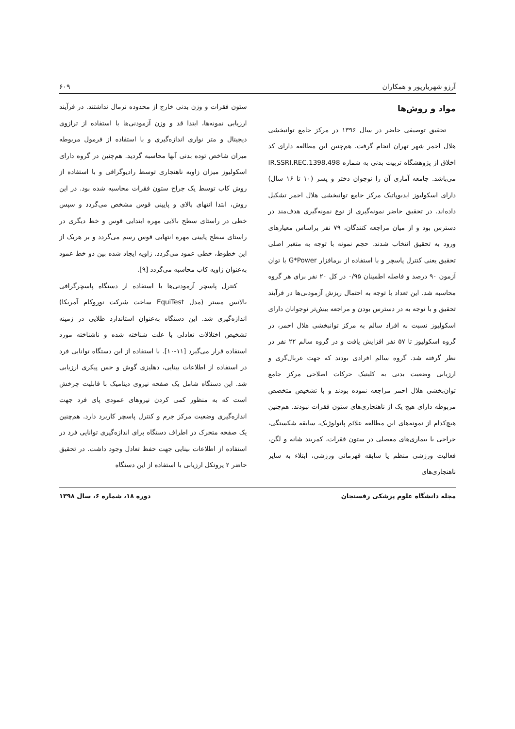آرزو شهریارپور و همکاران ۶۰۹
مواد و روش‌ها
تحقیق توصیفی حاضر در سال ۱۳۹۶ در مرکز جامع توانبخشی هلال احمر شهر تهران انجام گرفت. هم‌چنین این مطالعه دارای کد اخلاق از پژوهشگاه تربیت بدنی به شماره IR.SSRI.REC.1398.498 می‌باشد. جامعه آماری آن را نوجوان دختر و پسر (۱۰ تا ۱۶ سال) دارای اسکولیوز ایدیوپاتیک مرکز جامع توانبخشی هلال احمر تشکیل داده‌اند. در تحقیق حاضر نمونه‌گیری از نوع نمونه‌گیری هدف‌مند در دسترس بود و از میان مراجعه کنندگان، ۷۹ نفر براساس معیارهای ورود به تحقیق انتخاب شدند. حجم نمونه با توجه به متغیر اصلی تحقیق یعنی کنترل پاسچر و با استفاده از نرمافزار G*Power با توان آزمون ۹۰ درصد و فاصله اطمینان ۰/۹۵ در کل ۲۰ نفر برای هر گروه محاسبه شد. این تعداد با توجه به احتمال ریزش آزمودنی‌ها در فرآیند تحقیق و با توجه به در دسترس بودن و مراجعه بیش‌تر نوجوانان دارای اسکولیوز نسبت به افراد سالم به مرکز توانبخشی هلال احمر، در گروه اسکولیوز تا ۵۷ نفر افزایش یافت و در گروه سالم ۲۲ نفر در نظر گرفته شد. گروه سالم افرادی بودند که جهت غربال‌گری و ارزیابی وضعیت بدنی به کلینیک حرکات اصلاحی مرکز جامع توان‌بخشی هلال احمر مراجعه نموده بودند و با تشخیص متخصص مربوطه دارای هیچ یک از ناهنجاری‌های ستون فقرات نبودند. هم‌چنین هیچ‌کدام از نمونه‌های این مطالعه علائم پاتولوژیک، سابقه شکستگی، جراحی یا بیماری‌های مفصلی در ستون فقرات، کمربند شانه و لگن، فعالیت ورزشی منظم یا سابقه قهرمانی ورزشی، ابتلاء به سایر ناهنجاری‌های
ستون فقرات و وزن بدنی خارج از محدوده نرمال نداشتند. در فرآیند ارزیابی نمونه‌ها، ابتدا قد و وزن آزمودنی‌ها با استفاده از ترازوی دیجیتال و متر نواری اندازه‌گیری و با استفاده از فرمول مربوطه میزان شاخص توده بدنی آنها محاسبه گردید. هم‌چنین در گروه دارای اسکولیوز میزان زاویه ناهنجاری توسط رادیوگرافی و با استفاده از روش کاب توسط یک جراح ستون فقرات محاسبه شده بود. در این روش، ابتدا انتهای بالای و پایینی قوس مشخص می‌گردد و سپس خطی در راستای سطح بالایی مهره ابتدایی قوس و خط دیگری در راستای سطح پایینی مهره انتهایی قوس رسم می‌گردد و بر هریک از این خطوط، خطی عمود می‌گردد. زاویه ایجاد شده بین دو خط عمود به‌عنوان زاویه کاب محاسبه می‌گردد [۹].
کنترل پاسچر آزمودنی‌ها با استفاده از دستگاه پاسچرگرافی بالانس مستر (مدل EquiTest ساخت شرکت نوروکام آمریکا) اندازه‌گیری شد. این دستگاه به‌عنوان استاندارد طلایی در زمینه تشخیص اختلالات تعادلی با علت شناخته شده و ناشناخته مورد استفاده قرار می‌گیرد [۱۱-۱۰]. با استفاده از این دستگاه توانایی فرد در استفاده از اطلاعات بینایی، دهلیزی گوش و حس پیکری ارزیابی شد. این دستگاه شامل یک صفحه نیروی دینامیک با قابلیت چرخش است که به منظور کمی کردن نیروهای عمودی پای فرد جهت اندازه‌گیری وضعیت مرکز جرم و کنترل پاسچر کاربرد دارد. هم‌چنین یک صفحه متحرک در اطراف دستگاه برای اندازه‌گیری توانایی فرد در استفاده از اطلاعات بینایی جهت حفظ تعادل وجود داشت. در تحقیق حاضر ۲ پروتکل ارزیابی با استفاده از این دستگاه
مجله دانشگاه علوم پزشکی رفسنجان دوره ۱۸، شماره ۶، سال ۱۳۹۸